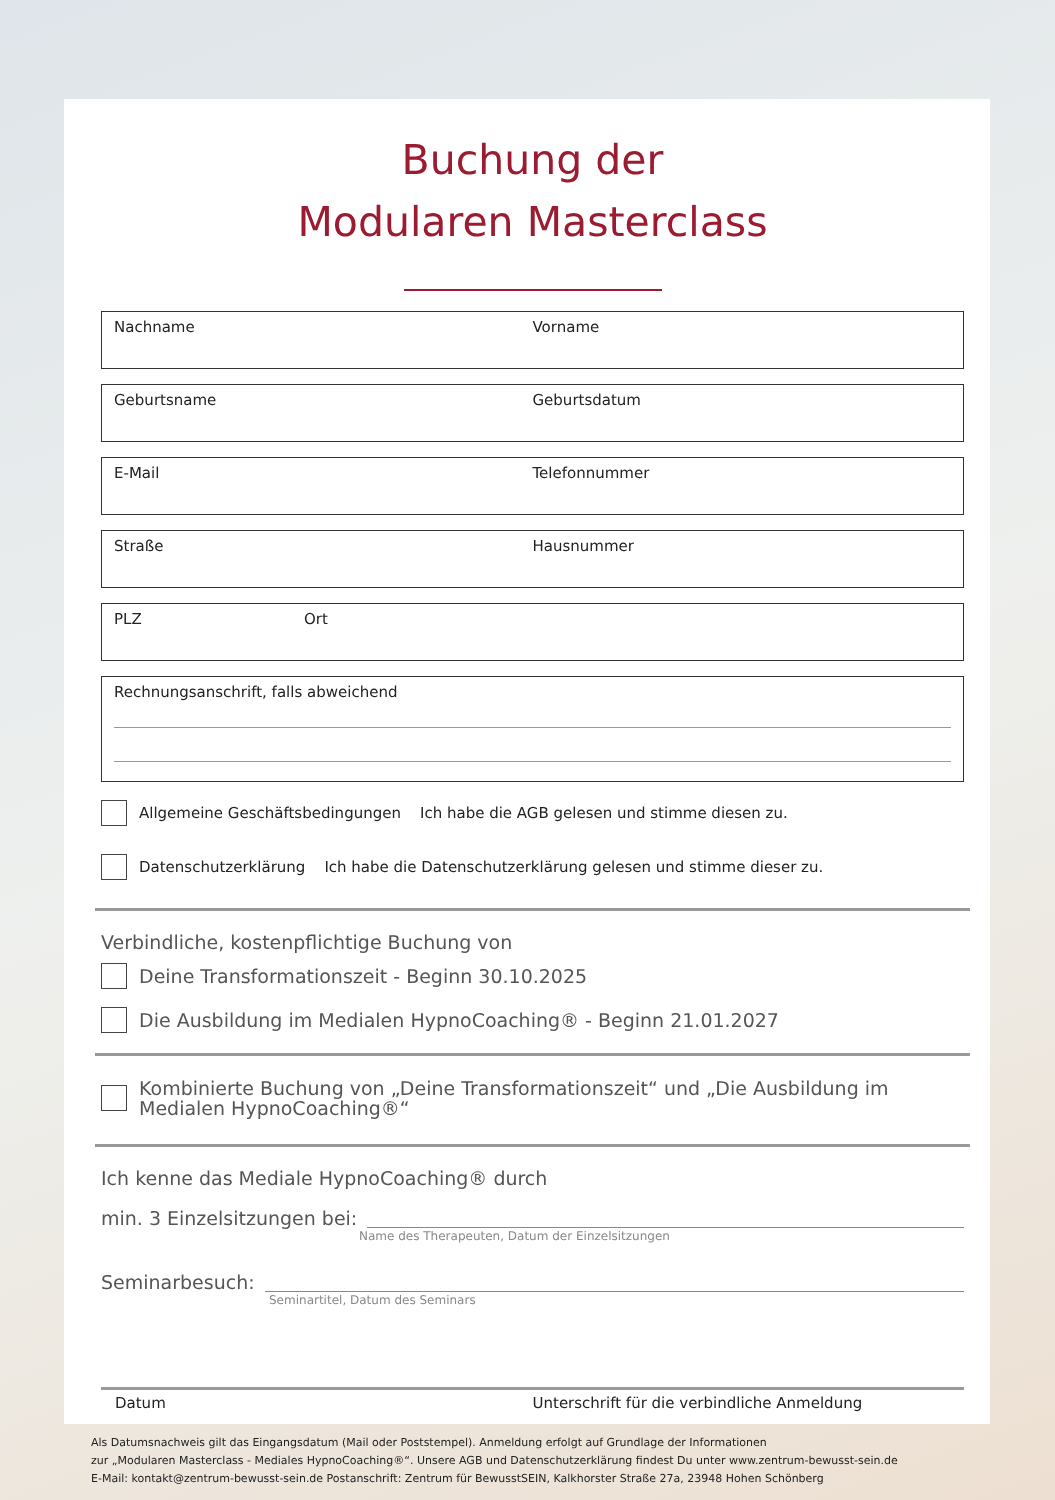Buchung der
Modularen Masterclass
Nachname Vorname
Geburtsname Geburtsdatum
E-Mail Telefonnummer
Straße Hausnummer
PLZ Ort
Rechnungsanschrift, falls abweichend
Allgemeine Geschäftsbedingungen Ich habe die AGB gelesen und stimme diesen zu.
Datenschutzerklärung Ich habe die Datenschutzerklärung gelesen und stimme dieser zu.
Verbindliche, kostenpflichtige Buchung von
Deine Transformationszeit - Beginn 30.10.2025
Die Ausbildung im Medialen HypnoCoaching® - Beginn 21.01.2027
Kombinierte Buchung von „Deine Transformationszeit“ und „Die Ausbildung im Medialen HypnoCoaching®“
Ich kenne das Mediale HypnoCoaching® durch
min. 3 Einzelsitzungen bei:
Name des Therapeuten, Datum der Einzelsitzungen
Seminarbesuch:
Seminartitel, Datum des Seminars
Datum Unterschrift für die verbindliche Anmeldung
Als Datumsnachweis gilt das Eingangsdatum (Mail oder Poststempel). Anmeldung erfolgt auf Grundlage der Informationen
zur „Modularen Masterclass - Mediales HypnoCoaching®“. Unsere AGB und Datenschutzerklärung findest Du unter www.zentrum-bewusst-sein.de
E-Mail: kontakt@zentrum-bewusst-sein.de Postanschrift: Zentrum für BewusstSEIN, Kalkhorster Straße 27a, 23948 Hohen Schönberg